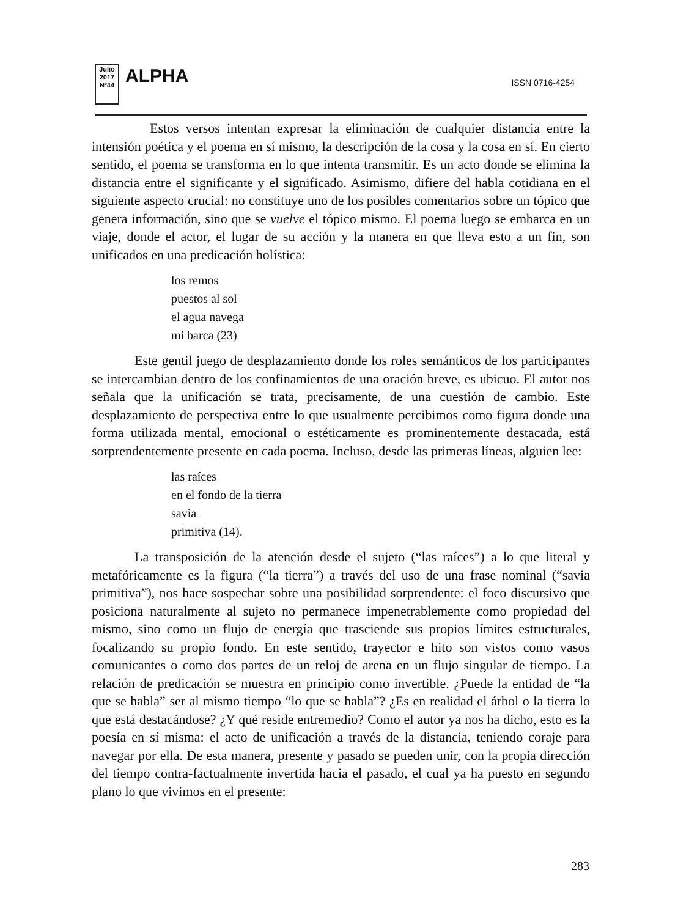Julio 2017
Nº44
ALPHA
ISSN 0716-4254
Estos versos intentan expresar la eliminación de cualquier distancia entre la intensión poética y el poema en sí mismo, la descripción de la cosa y la cosa en sí. En cierto sentido, el poema se transforma en lo que intenta transmitir. Es un acto donde se elimina la distancia entre el significante y el significado. Asimismo, difiere del habla cotidiana en el siguiente aspecto crucial: no constituye uno de los posibles comentarios sobre un tópico que genera información, sino que se vuelve el tópico mismo. El poema luego se embarca en un viaje, donde el actor, el lugar de su acción y la manera en que lleva esto a un fin, son unificados en una predicación holística:
los remos
puestos al sol
el agua navega
mi barca (23)
Este gentil juego de desplazamiento donde los roles semánticos de los participantes se intercambian dentro de los confinamientos de una oración breve, es ubicuo. El autor nos señala que la unificación se trata, precisamente, de una cuestión de cambio. Este desplazamiento de perspectiva entre lo que usualmente percibimos como figura donde una forma utilizada mental, emocional o estéticamente es prominentemente destacada, está sorprendentemente presente en cada poema. Incluso, desde las primeras líneas, alguien lee:
las raíces
en el fondo de la tierra
savia
primitiva (14).
La transposición de la atención desde el sujeto (“las raíces”) a lo que literal y metafóricamente es la figura (“la tierra”) a través del uso de una frase nominal (“savia primitiva”), nos hace sospechar sobre una posibilidad sorprendente: el foco discursivo que posiciona naturalmente al sujeto no permanece impenetrablemente como propiedad del mismo, sino como un flujo de energía que trasciende sus propios límites estructurales, focalizando su propio fondo. En este sentido, trayector e hito son vistos como vasos comunicantes o como dos partes de un reloj de arena en un flujo singular de tiempo. La relación de predicación se muestra en principio como invertible. ¿Puede la entidad de “la que se habla” ser al mismo tiempo “lo que se habla”? ¿Es en realidad el árbol o la tierra lo que está destacándose? ¿Y qué reside entremedio? Como el autor ya nos ha dicho, esto es la poesía en sí misma: el acto de unificación a través de la distancia, teniendo coraje para navegar por ella. De esta manera, presente y pasado se pueden unir, con la propia dirección del tiempo contra-factualmente invertida hacia el pasado, el cual ya ha puesto en segundo plano lo que vivimos en el presente:
283